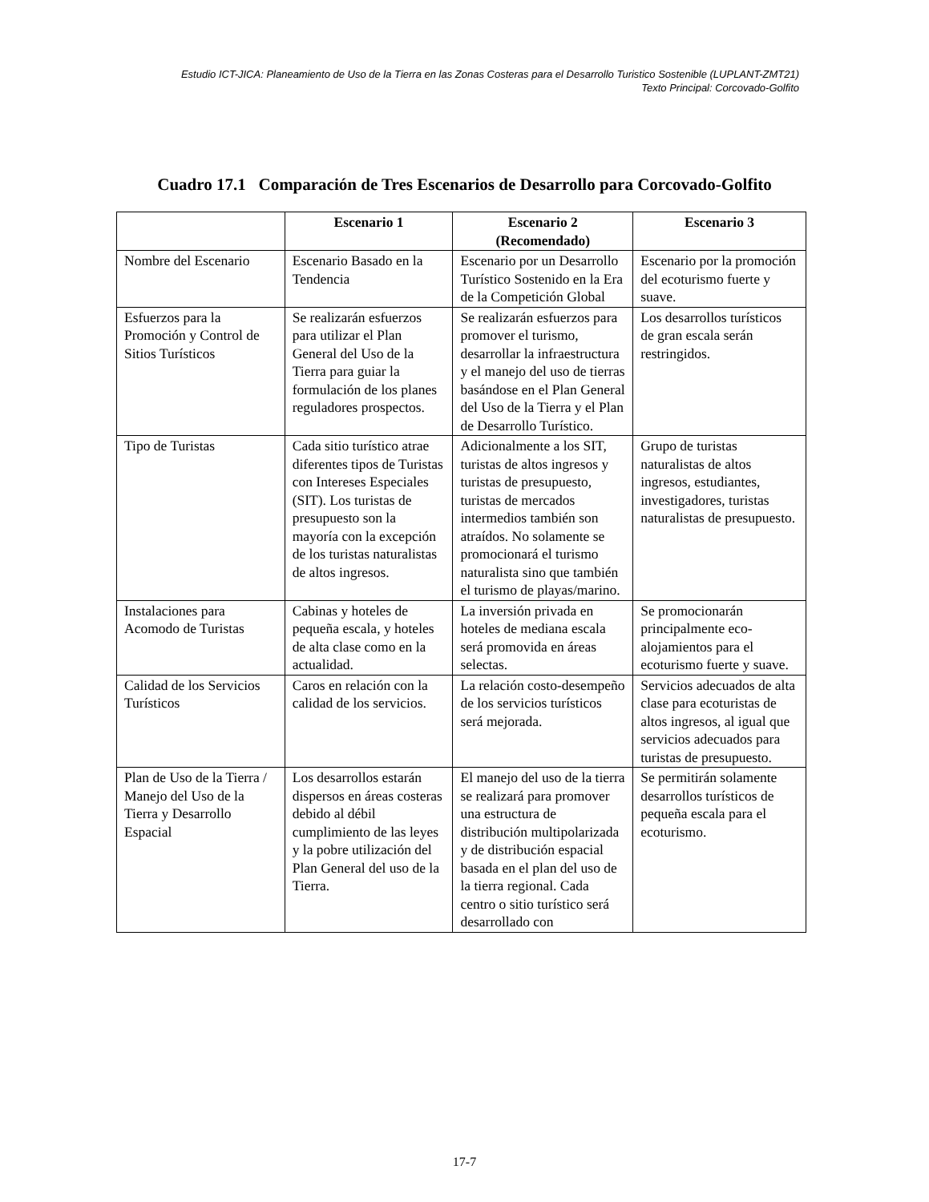Estudio ICT-JICA: Planeamiento de Uso de la Tierra en las Zonas Costeras para el Desarrollo Turistico Sostenible (LUPLANT-ZMT21)
Texto Principal: Corcovado-Golfito
Cuadro 17.1 Comparación de Tres Escenarios de Desarrollo para Corcovado-Golfito
| | Escenario 1 | Escenario 2 (Recomendado) | Escenario 3 |
| --- | --- | --- | --- |
| Nombre del Escenario | Escenario Basado en la Tendencia | Escenario por un Desarrollo Turístico Sostenido en la Era de la Competición Global | Escenario por la promoción del ecoturismo fuerte y suave. |
| Esfuerzos para la Promoción y Control de Sitios Turísticos | Se realizarán esfuerzos para utilizar el Plan General del Uso de la Tierra para guiar la formulación de los planes reguladores prospectos. | Se realizarán esfuerzos para promover el turismo, desarrollar la infraestructura y el manejo del uso de tierras basándose en el Plan General del Uso de la Tierra y el Plan de Desarrollo Turístico. | Los desarrollos turísticos de gran escala serán restringidos. |
| Tipo de Turistas | Cada sitio turístico atrae diferentes tipos de Turistas con Intereses Especiales (SIT). Los turistas de presupuesto son la mayoría con la excepción de los turistas naturalistas de altos ingresos. | Adicionalmente a los SIT, turistas de altos ingresos y turistas de presupuesto, turistas de mercados intermedios también son atraídos. No solamente se promocionará el turismo naturalista sino que también el turismo de playas/marino. | Grupo de turistas naturalistas de altos ingresos, estudiantes, investigadores, turistas naturalistas de presupuesto. |
| Instalaciones para Acomodo de Turistas | Cabinas y hoteles de pequeña escala, y hoteles de alta clase como en la actualidad. | La inversión privada en hoteles de mediana escala será promovida en áreas selectas. | Se promocionarán principalmente eco-alojamientos para el ecoturismo fuerte y suave. |
| Calidad de los Servicios Turísticos | Caros en relación con la calidad de los servicios. | La relación costo-desempeño de los servicios turísticos será mejorada. | Servicios adecuados de alta clase para ecoturistas de altos ingresos, al igual que servicios adecuados para turistas de presupuesto. |
| Plan de Uso de la Tierra / Manejo del Uso de la Tierra y Desarrollo Espacial | Los desarrollos estarán dispersos en áreas costeras debido al débil cumplimiento de las leyes y la pobre utilización del Plan General del uso de la Tierra. | El manejo del uso de la tierra se realizará para promover una estructura de distribución multipolarizada y de distribución espacial basada en el plan del uso de la tierra regional. Cada centro o sitio turístico será desarrollado con | Se permitirán solamente desarrollos turísticos de pequeña escala para el ecoturismo. |
17-7